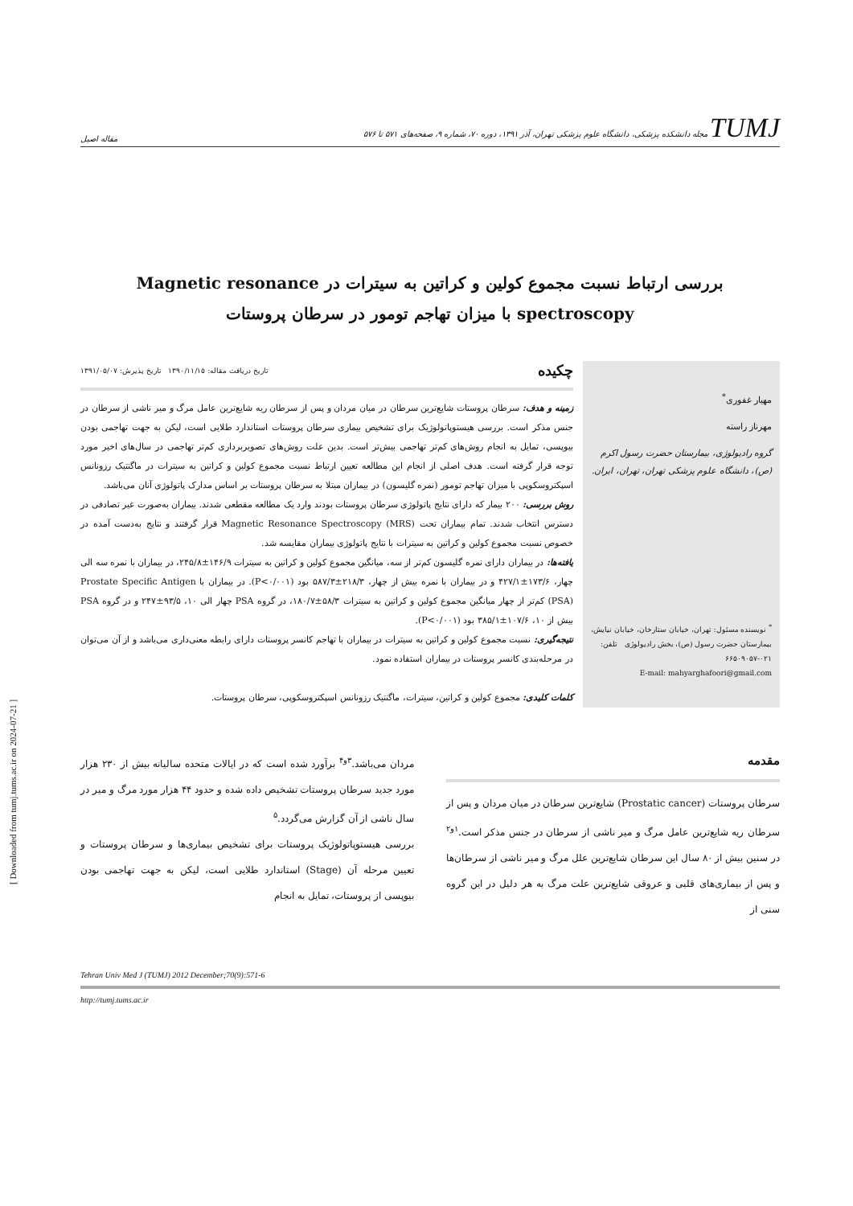TUMJ مجله دانشکده پزشکی، دانشگاه علوم پزشکی تهران، آذر ۱۳۹۱، دوره ۷۰، شماره ۹، صفحه‌های ۵۷۱ تا ۵۷۶ مقاله اصیل
بررسی ارتباط نسبت مجموع کولین و کراتین به سیترات در Magnetic resonance spectroscopy با میزان تهاجم تومور در سرطان پروستات
مهیار غفوری<sup>*</sup>
مهرناز راسته
گروه رادیولوژی، بیمارستان حضرت رسول اکرم (ص)، دانشگاه علوم پزشکی تهران، تهران، ایران.
<sup>*</sup> نویسنده مسئول: تهران، خیابان ستارخان، خیابان نیایش، بیمارستان حضرت رسول (ص)، بخش رادیولوژی تلفن: ۰۲۱-۶۶۵۰۹۰۵۷
E-mail: mahyarghafoori@gmail.com
چکیده
تاریخ دریافت مقاله: ۱۳۹۰/۱۱/۱۵ تاریخ پذیرش: ۱۳۹۱/۰۵/۰۷
زمینه و هدف: سرطان پروستات شایع‌ترین سرطان در میان مردان و پس از سرطان ریه شایع‌ترین عامل مرگ و میر ناشی از سرطان در جنس مذکر است. بررسی هیستوپاتولوژیک برای تشخیص بیماری سرطان پروستات استاندارد طلایی است، لیکن به جهت تهاجمی بودن بیوپسی، تمایل به انجام روش‌های کم‌تر تهاجمی بیش‌تر است. بدین علت روش‌های تصویربرداری کم‌تر تهاجمی در سال‌های اخیر مورد توجه قرار گرفته است. هدف اصلی از انجام این مطالعه تعیین ارتباط نسبت مجموع کولین و کراتین به سیترات در ماگنتیک رزونانس اسپکتروسکوپی با میزان تهاجم تومور (نمره گلیسون) در بیماران مبتلا به سرطان پروستات بر اساس مدارک پاتولوژی آنان می‌باشد.
روش بررسی: ۲۰۰ بیمار که دارای نتایج پاتولوژی سرطان پروستات بودند وارد یک مطالعه مقطعی شدند. بیماران به‌صورت غیر تصادفی در دسترس انتخاب شدند. تمام بیماران تحت Magnetic Resonance Spectroscopy (MRS) قرار گرفتند و نتایج به‌دست آمده در خصوص نسبت مجموع کولین و کراتین به سیترات با نتایج پاتولوژی بیماران مقایسه شد.
یافته‌ها: در بیماران دارای نمره گلیسون کم‌تر از سه، میانگین مجموع کولین و کراتین به سیترات ۱۴۶/۹±۲۴۵/۸، در بیماران با نمره سه الی چهار، ۱۷۳/۶±۴۲۷/۱ و در بیماران با نمره بیش از چهار، ۲۱۸/۳±۵۸۷/۳ بود (P<۰/۰۰۱). در بیماران با Prostate Specific Antigen (PSA) کم‌تر از چهار میانگین مجموع کولین و کراتین به سیترات ۵۸/۳±۱۸۰/۷، در گروه PSA چهار الی ۱۰، ۹۳/۵±۲۴۷ و در گروه PSA بیش از ۱۰، ۱۰۷/۶±۳۸۵/۱ بود (P<۰/۰۰۱).
نتیجه‌گیری: نسبت مجموع کولین و کراتین به سیترات در بیماران با تهاجم کانسر پروستات دارای رابطه معنی‌داری می‌باشد و از آن می‌توان در مرحله‌بندی کانسر پروستات در بیماران استفاده نمود.
کلمات کلیدی: مجموع کولین و کراتین، سیترات، ماگنتیک رزونانس اسپکتروسکوپی، سرطان پروستات.
مقدمه
سرطان پروستات (Prostatic cancer) شایع‌ترین سرطان در میان مردان و پس از سرطان ریه شایع‌ترین عامل مرگ و میر ناشی از سرطان در جنس مذکر است.<sup>۱و۲</sup> در سنین بیش از ۸۰ سال این سرطان شایع‌ترین علل مرگ و میر ناشی از سرطان‌ها و پس از بیماری‌های قلبی و عروقی شایع‌ترین علت مرگ به هر دلیل در این گروه سنی از
مردان می‌باشد.<sup>۳و۴</sup> برآورد شده است که در ایالات متحده سالیانه بیش از ۲۳۰ هزار مورد جدید سرطان پروستات تشخیص داده شده و حدود ۴۴ هزار مورد مرگ و میر در سال ناشی از آن گزارش می‌گردد.<sup>۵</sup>
بررسی هیستوپاتولوژیک پروستات برای تشخیص بیماری‌ها و سرطان پروستات و تعیین مرحله آن (Stage) استاندارد طلایی است، لیکن به جهت تهاجمی بودن بیوپسی از پروستات، تمایل به انجام
Tehran Univ Med J (TUMJ) 2012 December;70(9):571-6
http://tumj.tums.ac.ir
[ Downloaded from tumj.tums.ac.ir on 2024-07-21 ]